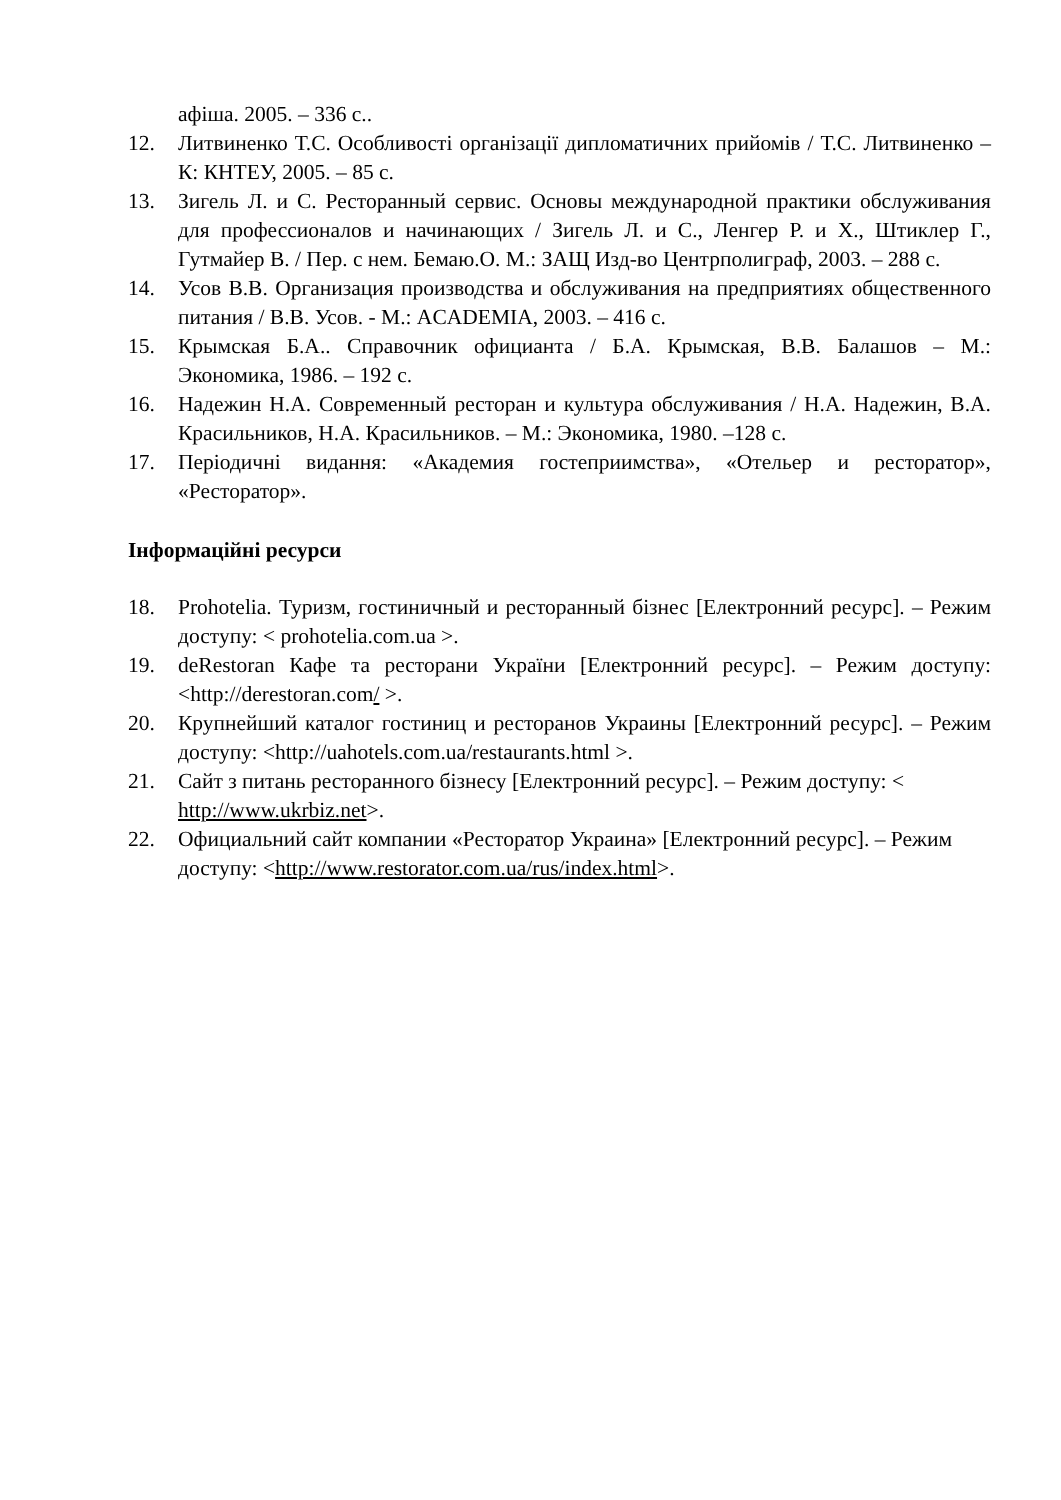афіша. 2005. – 336 с..
12. Литвиненко Т.С. Особливості організації дипломатичних прийомів / Т.С. Литвиненко – К: КНТЕУ, 2005. – 85 с.
13. Зигель Л. и С. Ресторанный сервис. Основы международной практики обслуживания для профессионалов и начинающих / Зигель Л. и С., Ленгер Р. и Х., Штиклер Г., Гутмайер В. / Пер. с нем. Бемаю.О. М.: ЗАЩ Изд-во Центрполиграф, 2003. – 288 с.
14. Усов В.В. Организация производства и обслуживания на предприятиях общественного питания / В.В. Усов. - М.: ACADEMIA, 2003. – 416 с.
15. Крымская Б.А.. Справочник официанта / Б.А. Крымская, В.В. Балашов – М.: Экономика, 1986. – 192 с.
16. Надежин Н.А. Современный ресторан и культура обслуживания / Н.А. Надежин, В.А. Красильников, Н.А. Красильников. – М.: Экономика, 1980. –128 с.
17. Періодичні видання: «Академия гостеприимства», «Отельер и ресторатор», «Ресторатор».
Інформаційні ресурси
18. Prohotelia. Туризм, гостиничный и ресторанный бізнес [Електронний ресурс]. – Режим доступу: < prohotelia.com.ua >.
19. deRestoran Кафе та ресторани України [Електронний ресурс]. – Режим доступу: <http://derestoran.com/ >.
20. Крупнейший каталог гостиниц и ресторанов Украины [Електронний ресурс]. – Режим доступу: <http://uahotels.com.ua/restaurants.html >.
21. Сайт з питань ресторанного бізнесу [Електронний ресурс]. – Режим доступу: < http://www.ukrbiz.net>.
22. Официальний сайт компании «Ресторатор Украина» [Електронний ресурс]. – Режим доступу: <http://www.restorator.com.ua/rus/index.html>.